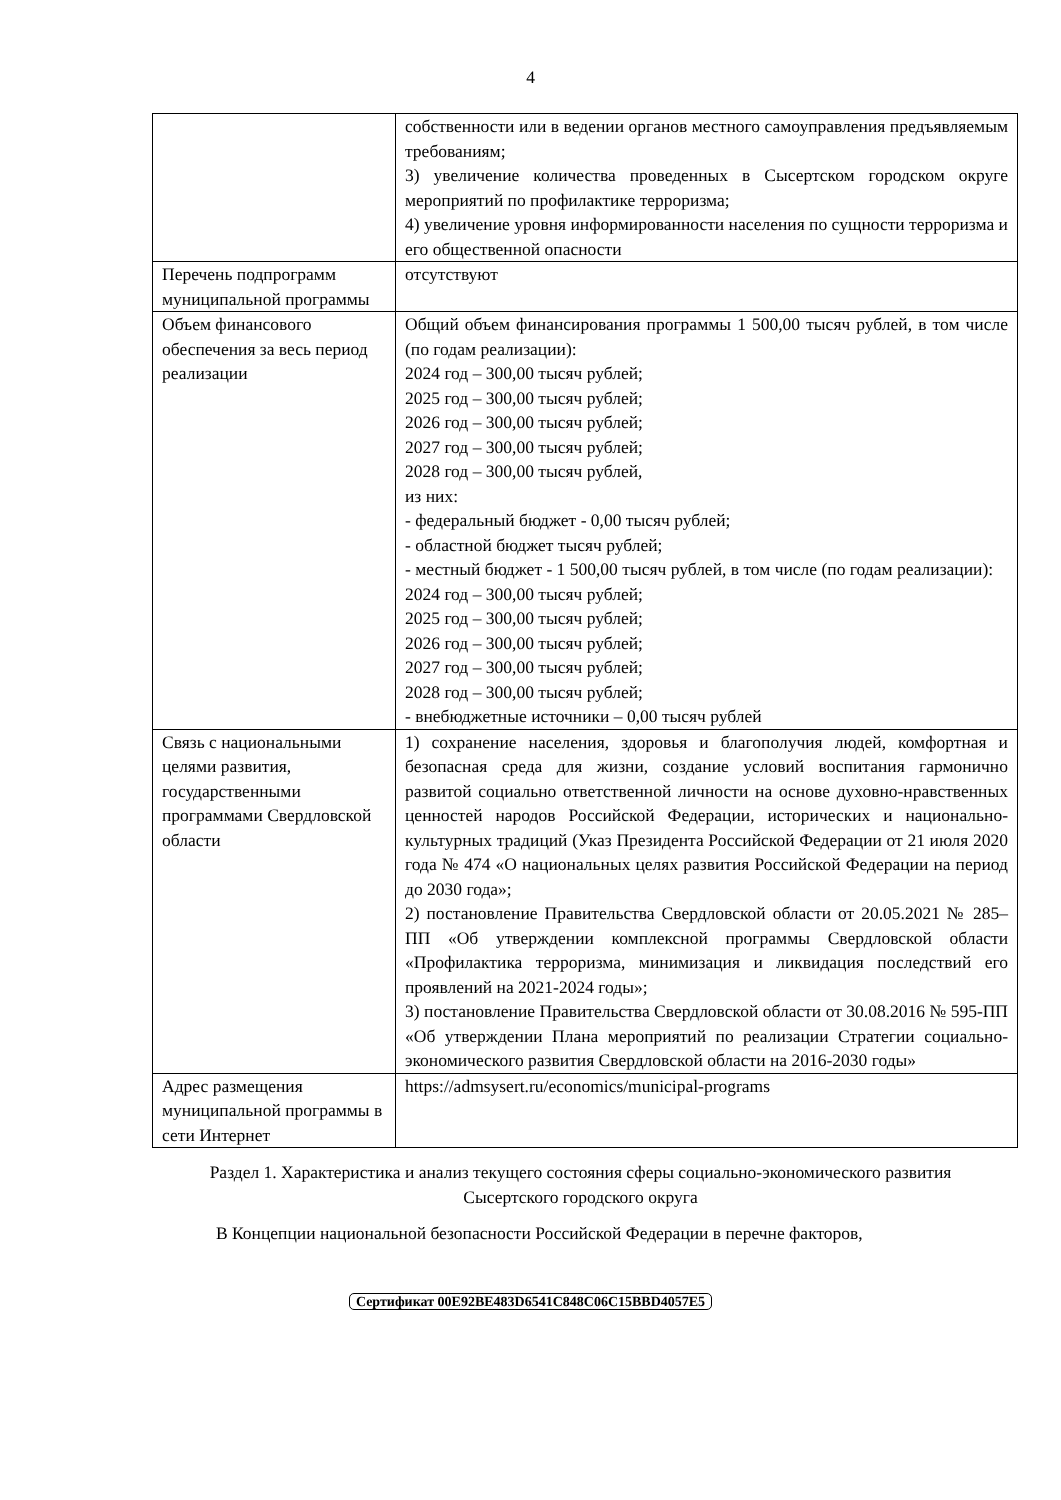4
| | собственности или в ведении органов местного самоуправления предъявляемым требованиям; 3) увеличение количества проведенных в Сысертском городском округе мероприятий по профилактике терроризма; 4) увеличение уровня информированности населения по сущности терроризма и его общественной опасности |
| Перечень подпрограмм муниципальной программы | отсутствуют |
| Объем финансового обеспечения за весь период реализации | Общий объем финансирования программы 1 500,00 тысяч рублей, в том числе (по годам реализации): 2024 год – 300,00 тысяч рублей; 2025 год – 300,00 тысяч рублей; 2026 год – 300,00 тысяч рублей; 2027 год – 300,00 тысяч рублей; 2028 год – 300,00 тысяч рублей, из них: - федеральный бюджет - 0,00 тысяч рублей; - областной бюджет тысяч рублей; - местный бюджет - 1 500,00 тысяч рублей, в том числе (по годам реализации): 2024 год – 300,00 тысяч рублей; 2025 год – 300,00 тысяч рублей; 2026 год – 300,00 тысяч рублей; 2027 год – 300,00 тысяч рублей; 2028 год – 300,00 тысяч рублей; - внебюджетные источники – 0,00 тысяч рублей |
| Связь с национальными целями развития, государственными программами Свердловской области | 1) сохранение населения, здоровья и благополучия людей, комфортная и безопасная среда для жизни, создание условий воспитания гармонично развитой социально ответственной личности на основе духовно-нравственных ценностей народов Российской Федерации, исторических и национально-культурных традиций (Указ Президента Российской Федерации от 21 июля 2020 года № 474 «О национальных целях развития Российской Федерации на период до 2030 года»; 2) постановление Правительства Свердловской области от 20.05.2021 № 285–ПП «Об утверждении комплексной программы Свердловской области «Профилактика терроризма, минимизация и ликвидация последствий его проявлений на 2021-2024 годы»; 3) постановление Правительства Свердловской области от 30.08.2016 № 595-ПП «Об утверждении Плана мероприятий по реализации Стратегии социально-экономического развития Свердловской области на 2016-2030 годы» |
| Адрес размещения муниципальной программы в сети Интернет | https://admsysert.ru/economics/municipal-programs |
Раздел 1. Характеристика и анализ текущего состояния сферы социально-экономического развития Сысертского городского округа
В Концепции национальной безопасности Российской Федерации в перечне факторов,
Сертификат 00E92BE483D6541C848C06C15BBD4057E5